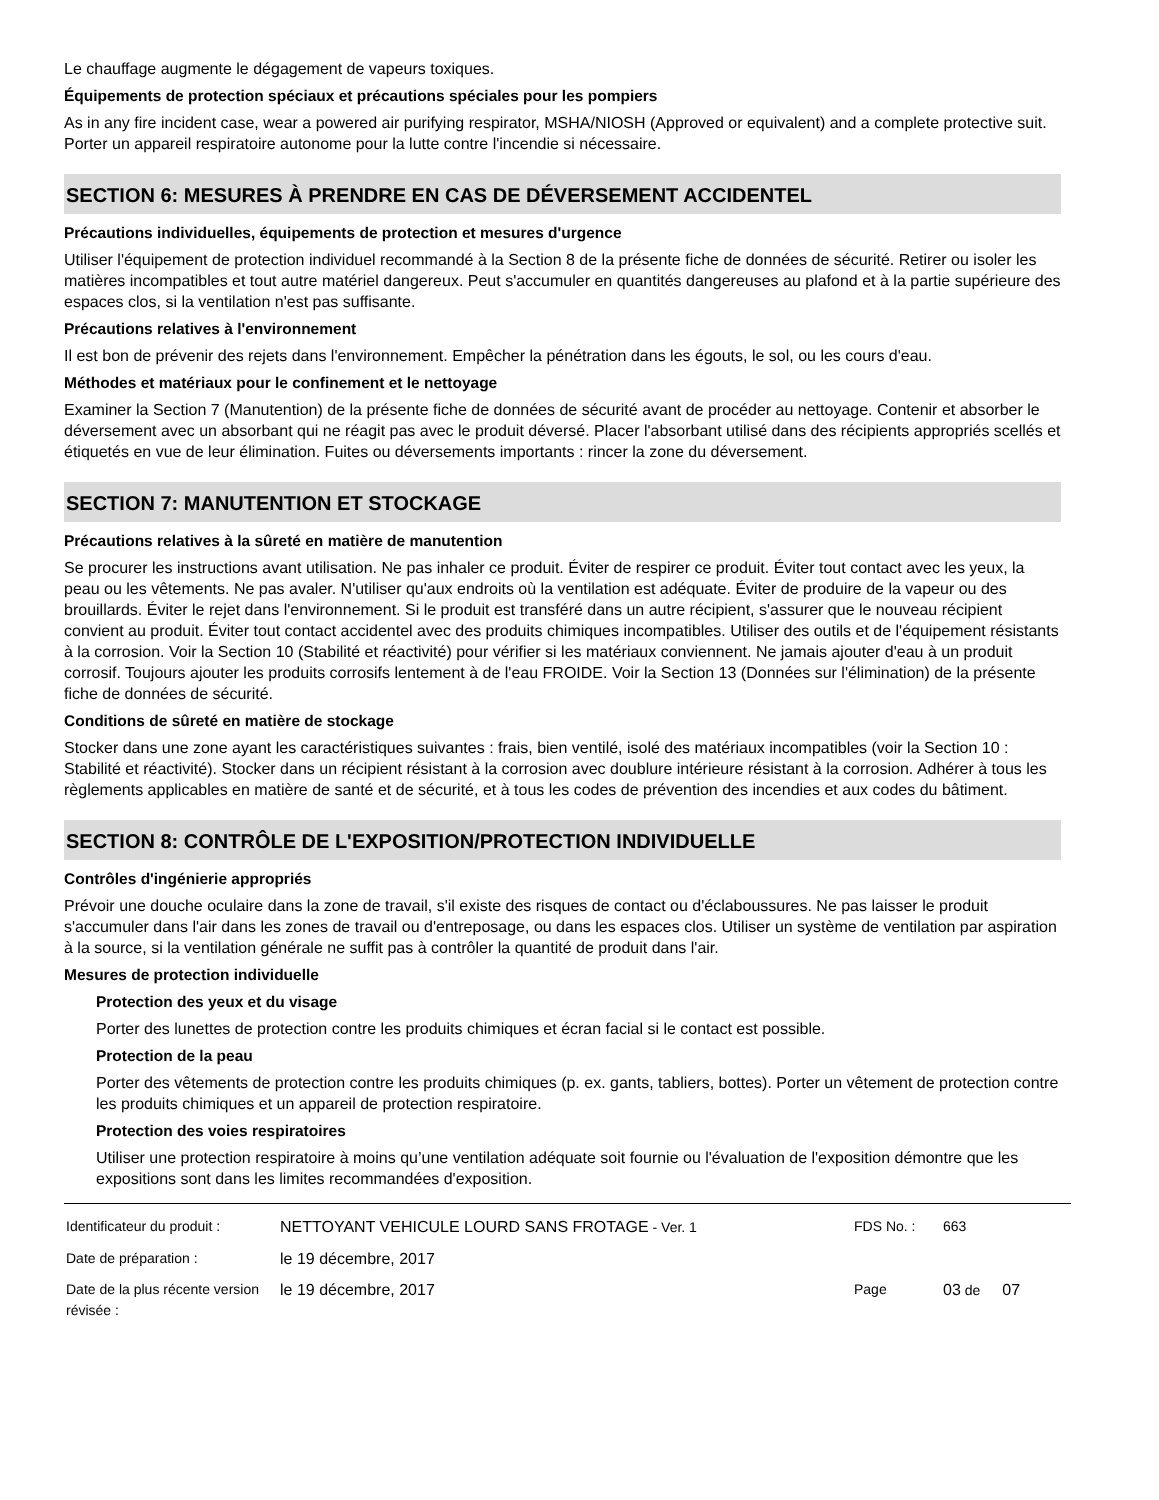Le chauffage augmente le dégagement de vapeurs toxiques.
Équipements de protection spéciaux et précautions spéciales pour les pompiers
As in any fire incident case, wear a powered air purifying respirator, MSHA/NIOSH (Approved or equivalent) and a complete protective suit. Porter un appareil respiratoire autonome pour la lutte contre l'incendie si nécessaire.
SECTION 6: MESURES À PRENDRE EN CAS DE DÉVERSEMENT ACCIDENTEL
Précautions individuelles, équipements de protection et mesures d'urgence
Utiliser l'équipement de protection individuel recommandé à la Section 8 de la présente fiche de données de sécurité. Retirer ou isoler les matières incompatibles et tout autre matériel dangereux. Peut s'accumuler en quantités dangereuses au plafond et à la partie supérieure des espaces clos, si la ventilation n'est pas suffisante.
Précautions relatives à l'environnement
Il est bon de prévenir des rejets dans l'environnement. Empêcher la pénétration dans les égouts, le sol, ou les cours d'eau.
Méthodes et matériaux pour le confinement et le nettoyage
Examiner la Section 7 (Manutention) de la présente fiche de données de sécurité avant de procéder au nettoyage. Contenir et absorber le déversement avec un absorbant qui ne réagit pas avec le produit déversé. Placer l'absorbant utilisé dans des récipients appropriés scellés et étiquetés en vue de leur élimination. Fuites ou déversements importants : rincer la zone du déversement.
SECTION 7: MANUTENTION ET STOCKAGE
Précautions relatives à la sûreté en matière de manutention
Se procurer les instructions avant utilisation. Ne pas inhaler ce produit. Éviter de respirer ce produit. Éviter tout contact avec les yeux, la peau ou les vêtements. Ne pas avaler. N'utiliser qu'aux endroits où la ventilation est adéquate. Éviter de produire de la vapeur ou des brouillards. Éviter le rejet dans l'environnement. Si le produit est transféré dans un autre récipient, s'assurer que le nouveau récipient convient au produit. Éviter tout contact accidentel avec des produits chimiques incompatibles. Utiliser des outils et de l'équipement résistants à la corrosion. Voir la Section 10 (Stabilité et réactivité) pour vérifier si les matériaux conviennent. Ne jamais ajouter d'eau à un produit corrosif. Toujours ajouter les produits corrosifs lentement à de l'eau FROIDE. Voir la Section 13 (Données sur l'élimination) de la présente fiche de données de sécurité.
Conditions de sûreté en matière de stockage
Stocker dans une zone ayant les caractéristiques suivantes : frais, bien ventilé, isolé des matériaux incompatibles (voir la Section 10 : Stabilité et réactivité). Stocker dans un récipient résistant à la corrosion avec doublure intérieure résistant à la corrosion. Adhérer à tous les règlements applicables en matière de santé et de sécurité, et à tous les codes de prévention des incendies et aux codes du bâtiment.
SECTION 8: CONTRÔLE DE L'EXPOSITION/PROTECTION INDIVIDUELLE
Contrôles d'ingénierie appropriés
Prévoir une douche oculaire dans la zone de travail, s'il existe des risques de contact ou d'éclaboussures. Ne pas laisser le produit s'accumuler dans l'air dans les zones de travail ou d'entreposage, ou dans les espaces clos. Utiliser un système de ventilation par aspiration à la source, si la ventilation générale ne suffit pas à contrôler la quantité de produit dans l'air.
Mesures de protection individuelle
Protection des yeux et du visage
Porter des lunettes de protection contre les produits chimiques et écran facial si le contact est possible.
Protection de la peau
Porter des vêtements de protection contre les produits chimiques (p. ex. gants, tabliers, bottes). Porter un vêtement de protection contre les produits chimiques et un appareil de protection respiratoire.
Protection des voies respiratoires
Utiliser une protection respiratoire à moins qu’une ventilation adéquate soit fournie ou l'évaluation de l'exposition démontre que les expositions sont dans les limites recommandées d'exposition.
| Identificateur du produit : | NETTOYANT VEHICULE LOURD SANS FROTAGE - Ver. 1 | FDS No. : | 663 | |
| Date de préparation : | le 19 décembre, 2017 | | | |
| Date de la plus récente version révisée : | le 19 décembre, 2017 | Page | 03 de | 07 |